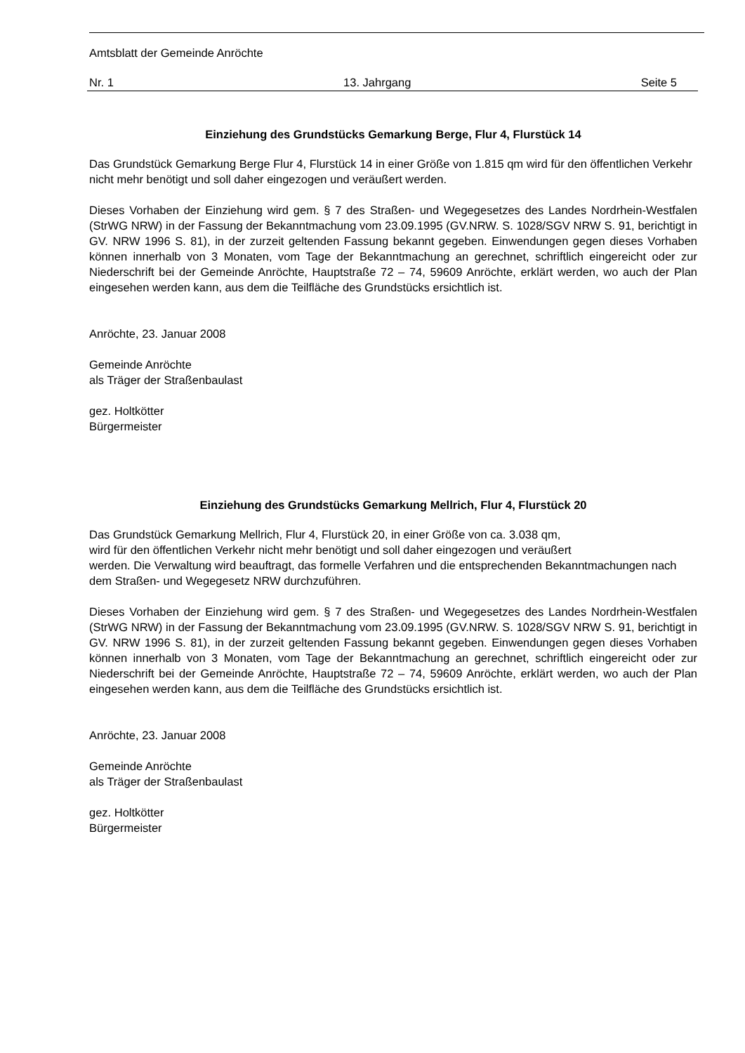Amtsblatt der Gemeinde Anröchte
Nr. 1 13. Jahrgang Seite 5
Einziehung des Grundstücks Gemarkung Berge, Flur 4, Flurstück 14
Das Grundstück Gemarkung Berge Flur 4, Flurstück 14 in einer Größe von 1.815 qm wird für den öffentlichen Verkehr nicht mehr benötigt und soll daher eingezogen und veräußert werden.
Dieses Vorhaben der Einziehung wird gem. § 7 des Straßen- und Wegegesetzes des Landes Nordrhein-Westfalen (StrWG NRW) in der Fassung der Bekanntmachung vom 23.09.1995 (GV.NRW. S. 1028/SGV NRW S. 91, berichtigt in GV. NRW 1996 S. 81), in der zurzeit geltenden Fassung bekannt gegeben. Einwendungen gegen dieses Vorhaben können innerhalb von 3 Monaten, vom Tage der Bekanntmachung an gerechnet, schriftlich eingereicht oder zur Niederschrift bei der Gemeinde Anröchte, Hauptstraße 72 – 74, 59609 Anröchte, erklärt werden, wo auch der Plan eingesehen werden kann, aus dem die Teilfläche des Grundstücks ersichtlich ist.
Anröchte, 23. Januar 2008
Gemeinde Anröchte
als Träger der Straßenbaulast
gez. Holtkötter
Bürgermeister
Einziehung des Grundstücks Gemarkung Mellrich, Flur 4, Flurstück 20
Das Grundstück Gemarkung Mellrich, Flur 4, Flurstück 20, in einer Größe von ca. 3.038 qm,
wird für den öffentlichen Verkehr nicht mehr benötigt und soll daher eingezogen und veräußert
werden. Die Verwaltung wird beauftragt, das formelle Verfahren und die entsprechenden Bekanntmachungen nach dem Straßen- und Wegegesetz NRW durchzuführen.
Dieses Vorhaben der Einziehung wird gem. § 7 des Straßen- und Wegegesetzes des Landes Nordrhein-Westfalen (StrWG NRW) in der Fassung der Bekanntmachung vom 23.09.1995 (GV.NRW. S. 1028/SGV NRW S. 91, berichtigt in GV. NRW 1996 S. 81), in der zurzeit geltenden Fassung bekannt gegeben. Einwendungen gegen dieses Vorhaben können innerhalb von 3 Monaten, vom Tage der Bekanntmachung an gerechnet, schriftlich eingereicht oder zur Niederschrift bei der Gemeinde Anröchte, Hauptstraße 72 – 74, 59609 Anröchte, erklärt werden, wo auch der Plan eingesehen werden kann, aus dem die Teilfläche des Grundstücks ersichtlich ist.
Anröchte, 23. Januar 2008
Gemeinde Anröchte
als Träger der Straßenbaulast
gez. Holtkötter
Bürgermeister